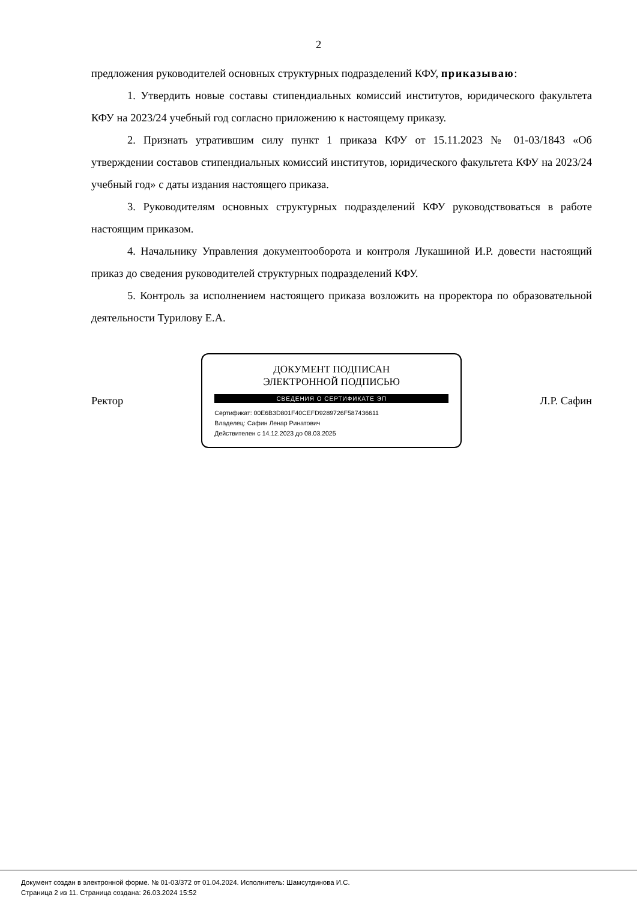2
предложения руководителей основных структурных подразделений КФУ, приказываю:
1. Утвердить новые составы стипендиальных комиссий институтов, юридического факультета КФУ на 2023/24 учебный год согласно приложению к настоящему приказу.
2. Признать утратившим силу пункт 1 приказа КФУ от 15.11.2023 № 01-03/1843 «Об утверждении составов стипендиальных комиссий институтов, юридического факультета КФУ на 2023/24 учебный год» с даты издания настоящего приказа.
3. Руководителям основных структурных подразделений КФУ руководствоваться в работе настоящим приказом.
4. Начальнику Управления документооборота и контроля Лукашиной И.Р. довести настоящий приказ до сведения руководителей структурных подразделений КФУ.
5. Контроль за исполнением настоящего приказа возложить на проректора по образовательной деятельности Турилову Е.А.
Ректор
ДОКУМЕНТ ПОДПИСАН
ЭЛЕКТРОННОЙ ПОДПИСЬЮ
СВЕДЕНИЯ О СЕРТИФИКАТЕ ЭП
Сертификат: 00E6B3D801F40CEFD9289726F587436611
Владелец: Сафин Ленар Ринатович
Действителен с 14.12.2023 до 08.03.2025
Л.Р. Сафин
Документ создан в электронной форме. № 01-03/372 от 01.04.2024. Исполнитель: Шамсутдинова И.С.
Страница 2 из 11. Страница создана: 26.03.2024 15:52